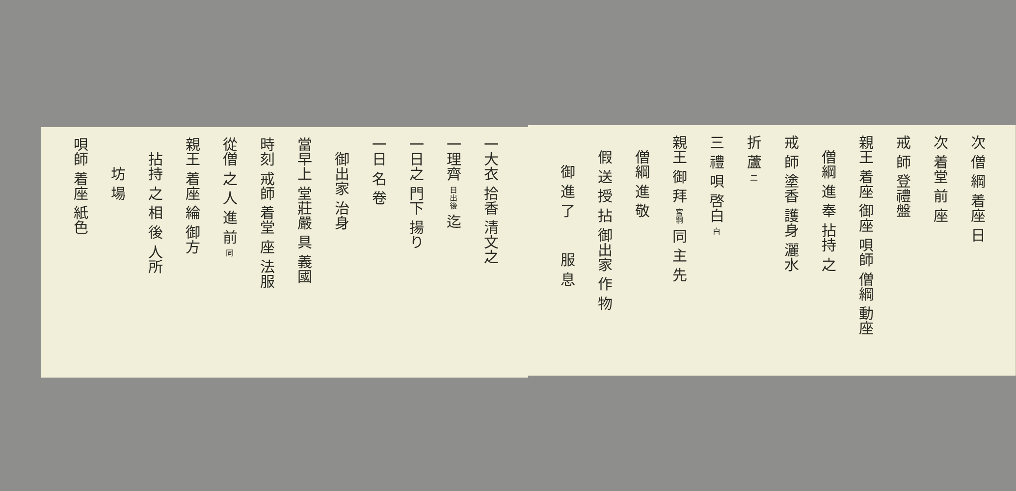一大衣 拾香 清文之
一理齊 日出後 迄
一日之 門下 揚り
一日 名 卷
　御出家 治身
當早上 堂莊嚴 具 義國
時刻 戒師 着堂 座 法服
從僧 之 人 進 前 同
親王 着座 綸 御方
　拈持 之 相 後 人所
　　坊 場
唄師 着座 紙色
次 僧 綱 着座 日
次 着堂 前 座
戒 師 登禮盤
親王 着座 御座 唄師 僧綱 動座
　僧綱 進 奉 拈持 之
戒 師 塗香 護身 灑水
折 蘆 二
三 禮 唄 啓白 白
親王 御 拜 宮嗣 同 主 先
　僧綱 進 敬
　假 送 授 拈 御出家 作 物
　　御 進 了　　 服 息